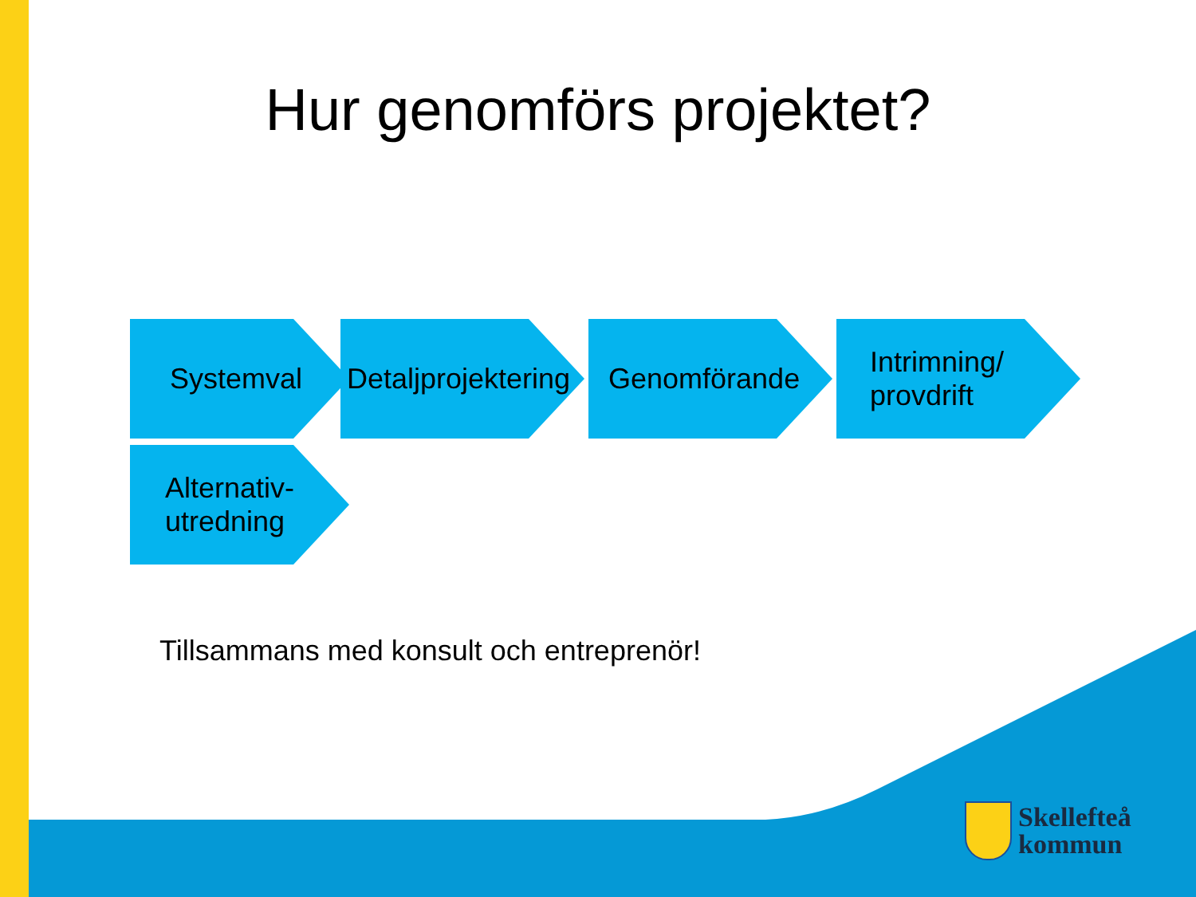Hur genomförs projektet?
Systemval
Detaljprojektering
Genomförande
Intrimning/
provdrift
Alternativ-
utredning
Tillsammans med konsult och entreprenör!
Skellefteå
kommun